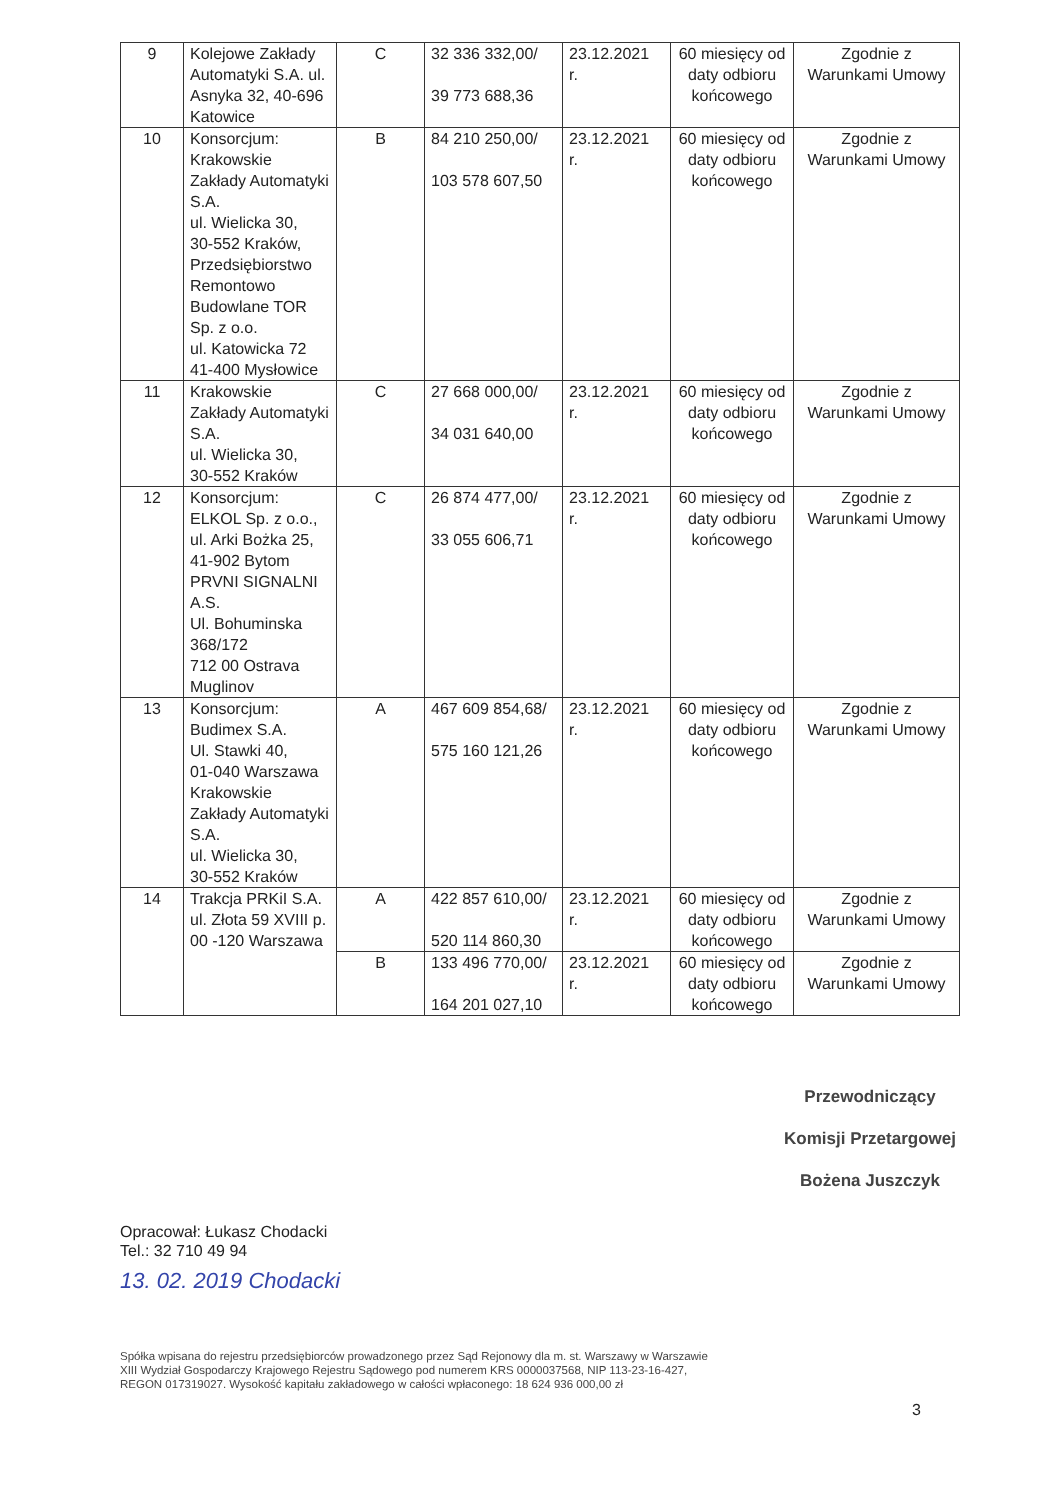| 9 | Kolejowe Zakłady Automatyki S.A. ul. Asnyka 32, 40-696 Katowice | C | 32 336 332,00/ 39 773 688,36 | 23.12.2021 r. | 60 miesięcy od daty odbioru końcowego | Zgodnie z Warunkami Umowy |
| 10 | Konsorcjum: Krakowskie Zakłady Automatyki S.A. ul. Wielicka 30, 30-552 Kraków, Przedsiębiorstwo Remontowo Budowlane TOR Sp. z o.o. ul. Katowicka 72 41-400 Mysłowice | B | 84 210 250,00/ 103 578 607,50 | 23.12.2021 r. | 60 miesięcy od daty odbioru końcowego | Zgodnie z Warunkami Umowy |
| 11 | Krakowskie Zakłady Automatyki S.A. ul. Wielicka 30, 30-552 Kraków | C | 27 668 000,00/ 34 031 640,00 | 23.12.2021 r. | 60 miesięcy od daty odbioru końcowego | Zgodnie z Warunkami Umowy |
| 12 | Konsorcjum: ELKOL Sp. z o.o., ul. Arki Bożka 25, 41-902 Bytom PRVNI SIGNALNI A.S. Ul. Bohuminska 368/172 712 00 Ostrava Muglinov | C | 26 874 477,00/ 33 055 606,71 | 23.12.2021 r. | 60 miesięcy od daty odbioru końcowego | Zgodnie z Warunkami Umowy |
| 13 | Konsorcjum: Budimex S.A. Ul. Stawki 40, 01-040 Warszawa Krakowskie Zakłady Automatyki S.A. ul. Wielicka 30, 30-552 Kraków | A | 467 609 854,68/ 575 160 121,26 | 23.12.2021 r. | 60 miesięcy od daty odbioru końcowego | Zgodnie z Warunkami Umowy |
| 14 | Trakcja PRKiI S.A. ul. Złota 59 XVIII p. 00 -120 Warszawa | A | 422 857 610,00/ 520 114 860,30 | 23.12.2021 r. | 60 miesięcy od daty odbioru końcowego | Zgodnie z Warunkami Umowy |
| | | B | 133 496 770,00/ 164 201 027,10 | 23.12.2021 r. | 60 miesięcy od daty odbioru końcowego | Zgodnie z Warunkami Umowy |
Przewodniczący
Komisji Przetargowej
Bożena Juszczyk
Opracował: Łukasz Chodacki
Tel.: 32 710 49 94
13. 02. 2019 Chodacki
Spółka wpisana do rejestru przedsiębiorców prowadzonego przez Sąd Rejonowy dla m. st. Warszawy w Warszawie
XIII Wydział Gospodarczy Krajowego Rejestru Sądowego pod numerem KRS 0000037568, NIP 113-23-16-427,
REGON 017319027. Wysokość kapitału zakładowego w całości wpłaconego: 18 624 936 000,00 zł
3